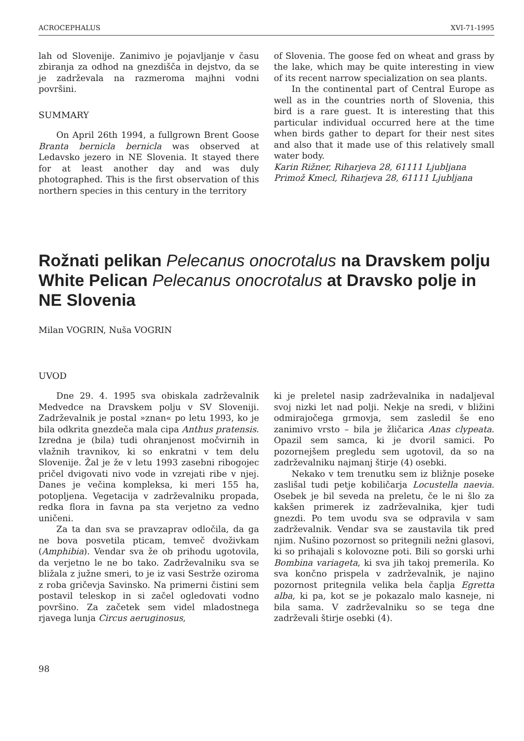ACROCEPHALUS XVI-71-1995
lah od Slovenije. Zanimivo je pojavljanje v času zbiranja za odhod na gnezdišča in dejstvo, da se je zadrževala na razmeroma majhni vodni površini.
SUMMARY
On April 26th 1994, a fullgrown Brent Goose Branta bernicla bernicla was observed at Ledavsko jezero in NE Slovenia. It stayed there for at least another day and was duly photographed. This is the first observation of this northern species in this century in the territory
of Slovenia. The goose fed on wheat and grass by the lake, which may be quite interesting in view of its recent narrow specialization on sea plants.
In the continental part of Central Europe as well as in the countries north of Slovenia, this bird is a rare guest. It is interesting that this particular individual occurred here at the time when birds gather to depart for their nest sites and also that it made use of this relatively small water body.
Karin Rižner, Riharjeva 28, 61111 Ljubljana
Primož Kmecl, Riharjeva 28, 61111 Ljubljana
Rožnati pelikan Pelecanus onocrotalus na Dravskem polju
White Pelican Pelecanus onocrotalus at Dravsko polje in NE Slovenia
Milan VOGRIN, Nuša VOGRIN
UVOD
Dne 29. 4. 1995 sva obiskala zadrževalnik Medvedce na Dravskem polju v SV Sloveniji. Zadrževalnik je postal »znan« po letu 1993, ko je bila odkrita gnezdeča mala cipa Anthus pratensis. Izredna je (bila) tudi ohranjenost močvirnih in vlažnih travnikov, ki so enkratni v tem delu Slovenije. Žal je že v letu 1993 zasebni ribogojec pričel dvigovati nivo vode in vzrejati ribe v njej. Danes je večina kompleksa, ki meri 155 ha, potopljena. Vegetacija v zadrževalniku propada, redka flora in favna pa sta verjetno za vedno uničeni.
Za ta dan sva se pravzaprav odločila, da ga ne bova posvetila pticam, temveč dvoživkam (Amphibia). Vendar sva že ob prihodu ugotovila, da verjetno le ne bo tako. Zadrževalniku sva se bližala z južne smeri, to je iz vasi Sestrže oziroma z roba gričevja Savinsko. Na primerni čistini sem postavil teleskop in si začel ogledovati vodno površino. Za začetek sem videl mladostnega rjavega lunja Circus aeruginosus,
ki je preletel nasip zadrževalnika in nadaljeval svoj nizki let nad polji. Nekje na sredi, v bližini odmirajočega grmovja, sem zasledil še eno zanimivo vrsto – bila je žličarica Anas clypeata. Opazil sem samca, ki je dvoril samici. Po pozornejšem pregledu sem ugotovil, da so na zadrževalniku najmanj štirje (4) osebki.
Nekako v tem trenutku sem iz bližnje poseke zaslišal tudi petje kobiličarja Locustella naevia. Osebek je bil seveda na preletu, če le ni šlo za kakšen primerek iz zadrževalnika, kjer tudi gnezdi. Po tem uvodu sva se odpravila v sam zadrževalnik. Vendar sva se zaustavila tik pred njim. Nušino pozornost so pritegnili nežni glasovi, ki so prihajali s kolovozne poti. Bili so gorski urhi Bombina variageta, ki sva jih takoj premerila. Ko sva končno prispela v zadrževalnik, je najino pozornost pritegnila velika bela čaplja Egretta alba, ki pa, kot se je pokazalo malo kasneje, ni bila sama. V zadrževalniku so se tega dne zadrževali štirje osebki (4).
98